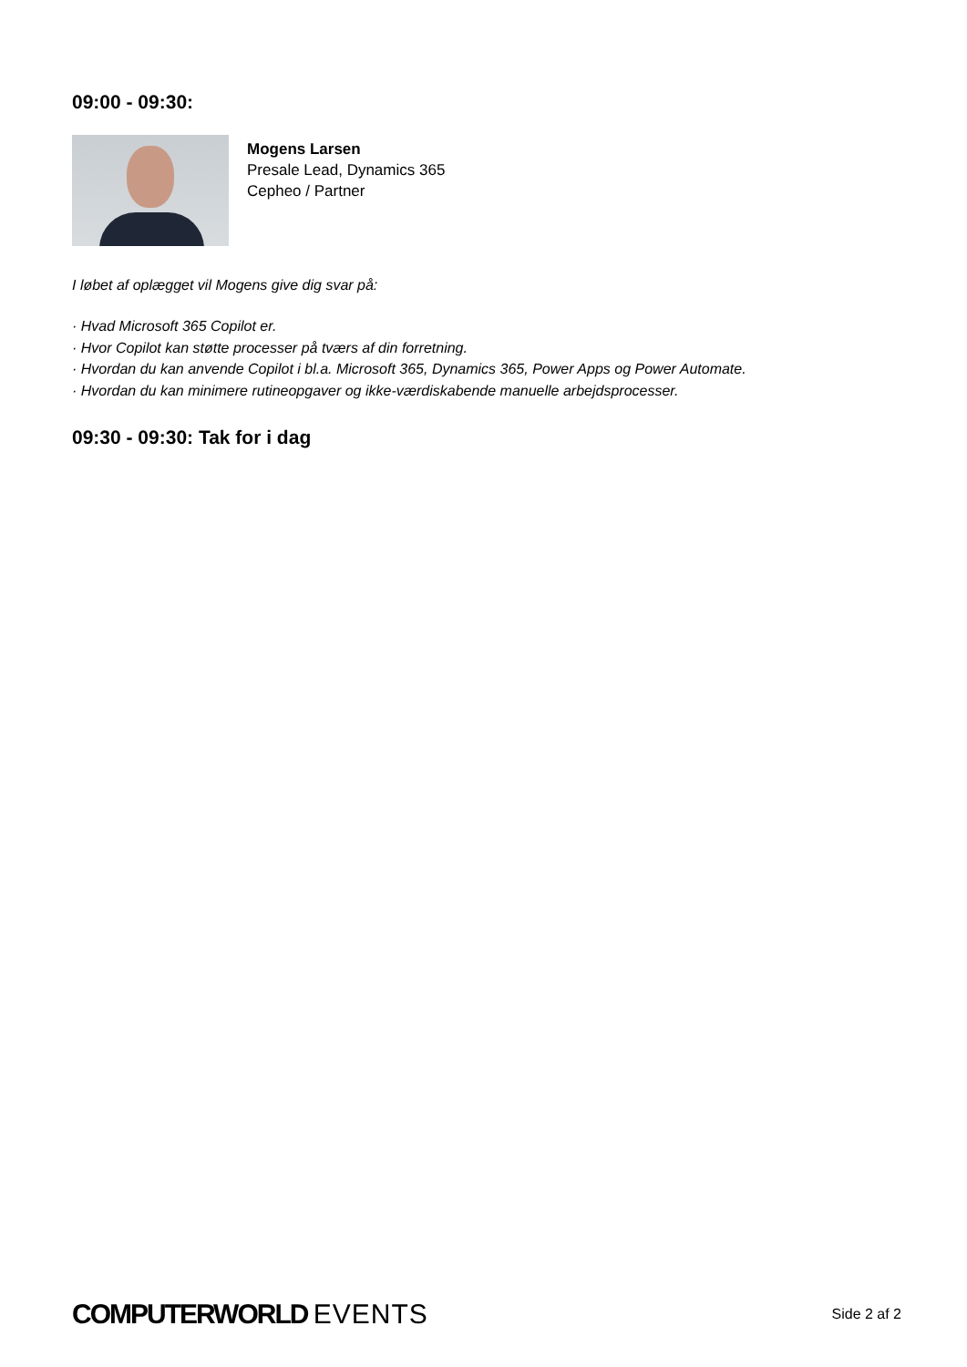09:00 - 09:30:
Mogens Larsen
Presale Lead, Dynamics 365
Cepheo / Partner
I løbet af oplægget vil Mogens give dig svar på:
· Hvad Microsoft 365 Copilot er.
· Hvor Copilot kan støtte processer på tværs af din forretning.
· Hvordan du kan anvende Copilot i bl.a. Microsoft 365, Dynamics 365, Power Apps og Power Automate.
· Hvordan du kan minimere rutineopgaver og ikke-værdiskabende manuelle arbejdsprocesser.
09:30 - 09:30: Tak for i dag
COMPUTERWORLD EVENTS
Side 2 af 2